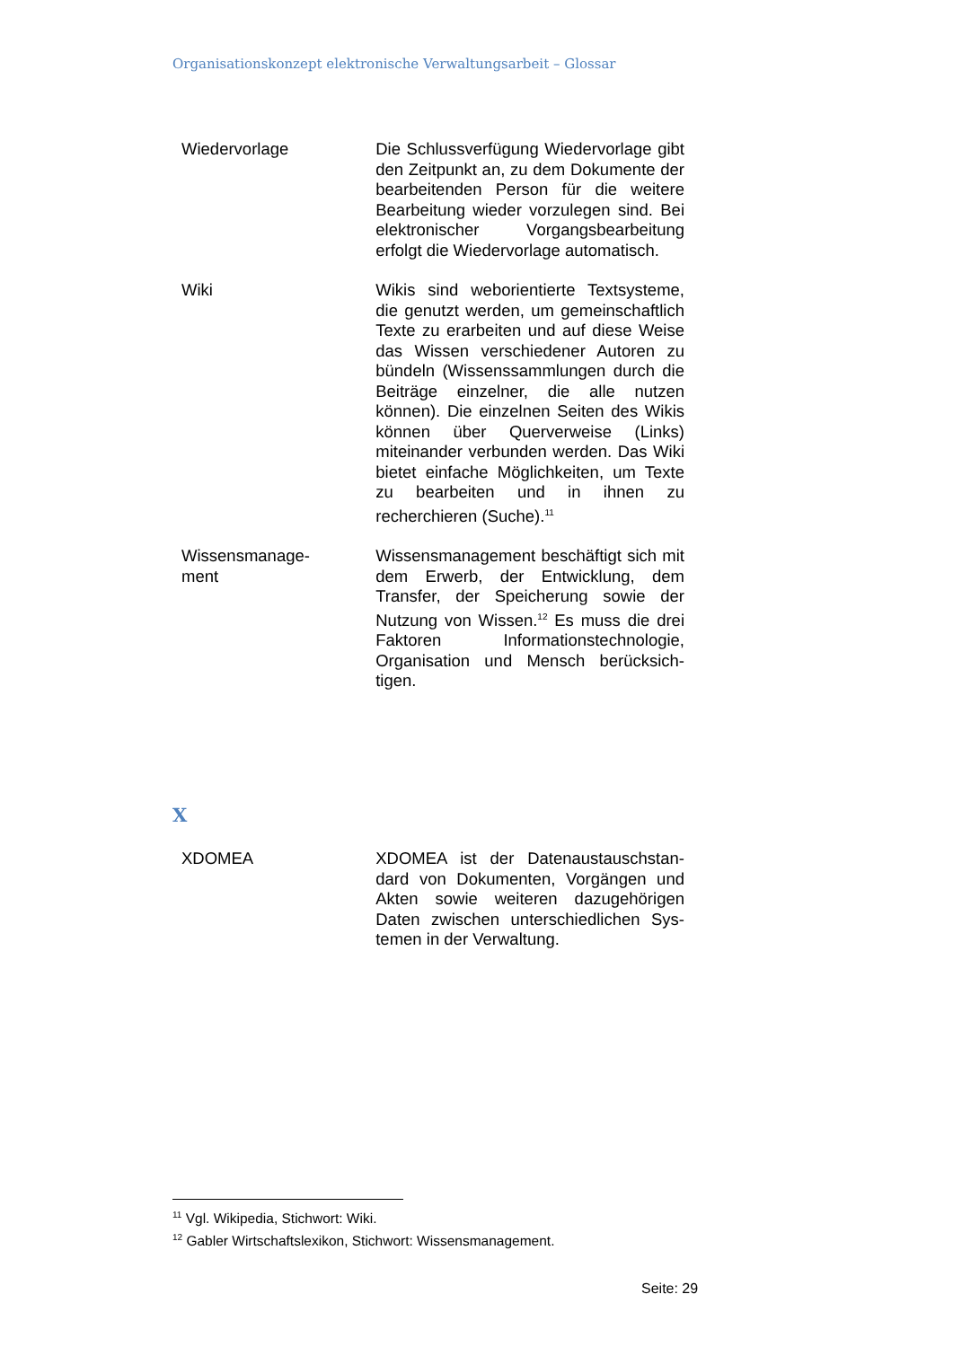Organisationskonzept elektronische Verwaltungsarbeit – Glossar
| Wiedervorlage | Die Schlussverfügung Wiedervorlage gibt den Zeitpunkt an, zu dem Doku­mente der bearbeitenden Person für die weitere Bearbeitung wieder vorzu­legen sind. Bei elektronischer Vor­gangsbearbeitung erfolgt die Wieder­vorlage automatisch. |
| Wiki | Wikis sind weborientierte Textsysteme, die genutzt werden, um gemeinschaft­lich Texte zu erarbeiten und auf diese Weise das Wissen verschiedener Auto­ren zu bündeln (Wissenssammlungen durch die Beiträge einzelner, die alle nutzen können). Die einzelnen Seiten des Wikis können über Querverweise (Links) miteinander verbunden werden. Das Wiki bietet einfache Möglichkeiten, um Texte zu bearbeiten und in ihnen zu recherchieren (Suche).<sup>11</sup> |
| Wissensmanage- ment | Wissensmanagement beschäftigt sich mit dem Erwerb, der Entwicklung, dem Transfer, der Speicherung sowie der Nutzung von Wissen.<sup>12</sup> Es muss die drei Faktoren Informationstechnologie, Organisation und Mensch berücksich­tigen. |
X
| XDOMEA | XDOMEA ist der Datenaustauschstan­dard von Dokumenten, Vorgängen und Akten sowie weiteren dazugehörigen Daten zwischen unterschiedlichen Sys­temen in der Verwaltung. |
<sup>11</sup> Vgl. Wikipedia, Stichwort: Wiki.
<sup>12</sup> Gabler Wirtschaftslexikon, Stichwort: Wissensmanagement.
Seite: 29